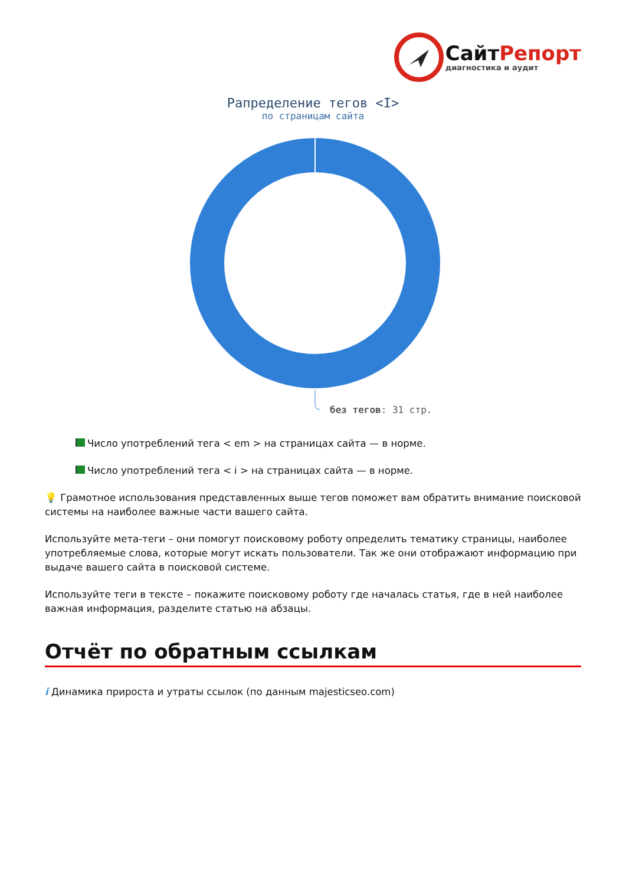СайтРепорт
диагностика и аудит
Рапределение тегов <I>
по страницам сайта
без тегов: 31 стр.
Число употреблений тега < em > на страницах сайта — в норме.
Число употреблений тега < i > на страницах сайта — в норме.
💡 Грамотное использования представленных выше тегов поможет вам обратить внимание поисковой системы на наиболее важные части вашего сайта.
Используйте мета-теги – они помогут поисковому роботу определить тематику страницы, наиболее употребляемые слова, которые могут искать пользователи. Так же они отображают информацию при выдаче вашего сайта в поисковой системе.
Используйте теги в тексте – покажите поисковому роботу где началась статья, где в ней наиболее важная информация, разделите статью на абзацы.
Отчёт по обратным ссылкам
i Динамика прироста и утраты ссылок (по данным majesticseo.com)